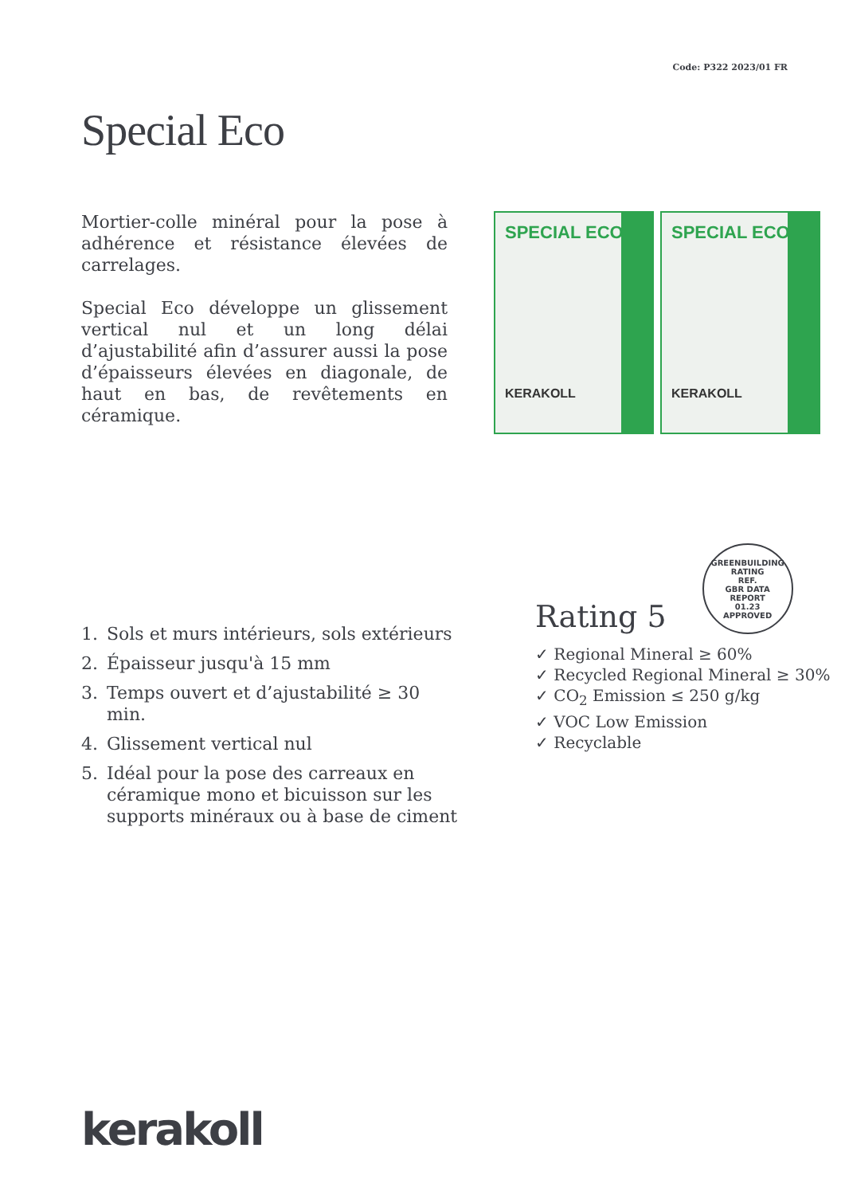Code: P322 2023/01 FR
Special Eco
Mortier-colle minéral pour la pose à adhérence et résistance élevées de carrelages.
Special Eco développe un glissement vertical nul et un long délai d’ajustabilité afin d’assurer aussi la pose d’épaisseurs élevées en diagonale, de haut en bas, de revêtements en céramique.
SPECIAL ECO
KERAKOLL
SPECIAL ECO
KERAKOLL
1. Sols et murs intérieurs, sols extérieurs
2. Épaisseur jusqu'à 15 mm
3. Temps ouvert et d’ajustabilité ≥ 30 min.
4. Glissement vertical nul
5. Idéal pour la pose des carreaux en céramique mono et bicuisson sur les supports minéraux ou à base de ciment
Rating 5
GREENBUILDING RATING
REF.
GBR DATA
REPORT
01.23
APPROVED
✓ Regional Mineral ≥ 60%
✓ Recycled Regional Mineral ≥ 30%
✓ CO<sub>2</sub> Emission ≤ 250 g/kg
✓ VOC Low Emission
✓ Recyclable
kerakoll